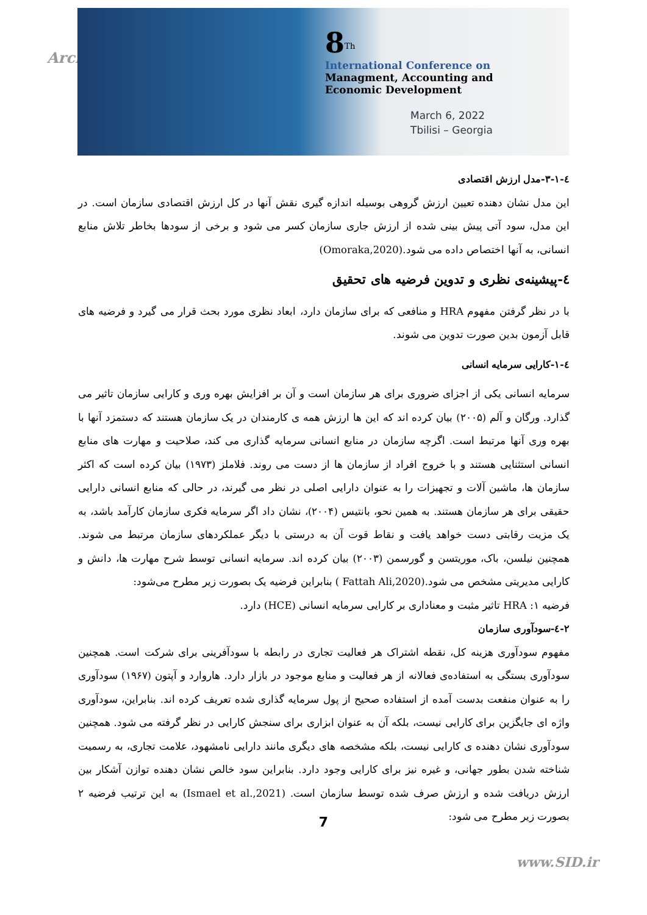Arch
8<sup>Th</sup>
International Conference on
Managment, Accounting and
Economic Development
March 6, 2022
Tbilisi – Georgia
٤-١-٣-مدل ارزش اقتصادی
این مدل نشان دهنده تعیین ارزش گروهی بوسیله اندازه گیری نقش آنها در کل ارزش اقتصادی سازمان است. در این مدل، سود آتی پیش بینی شده از ارزش جاری سازمان کسر می شود و برخی از سودها بخاطر تلاش منابع انسانی، به آنها اختصاص داده می شود.(Omoraka,2020)
٤-پیشینه‌ی نظری و تدوین فرضیه های تحقیق
با در نظر گرفتن مفهوم HRA و منافعی که برای سازمان دارد، ابعاد نظری مورد بحث قرار می گیرد و فرضیه های قابل آزمون بدین صورت تدوین می شوند.
٤-١-کارایی سرمایه انسانی
سرمایه انسانی یکی از اجزای ضروری برای هر سازمان است و آن بر افزایش بهره وری و کارایی سازمان تاثیر می گذارد. ورگان و آلم (۲۰۰۵) بیان کرده اند که این ها ارزش همه ی کارمندان در یک سازمان هستند که دستمزد آنها با بهره وری آنها مرتبط است. اگرچه سازمان در منابع انسانی سرمایه گذاری می کند، صلاحیت و مهارت های منابع انسانی استثنایی هستند و با خروج افراد از سازمان ها از دست می روند. فلاملز (۱۹۷۳) بیان کرده است که اکثر سازمان ها، ماشین آلات و تجهیزات را به عنوان دارایی اصلی در نظر می گیرند، در حالی که منابع انسانی دارایی حقیقی برای هر سازمان هستند. به همین نحو، بانتیس (۲۰۰۴)، نشان داد اگر سرمایه فکری سازمان کارآمد باشد، به یک مزیت رقابتی دست خواهد یافت و نقاط قوت آن به درستی با دیگر عملکردهای سازمان مرتبط می شوند. همچنین نیلسن، باک، موریتسن و گورسمن (۲۰۰۳) بیان کرده اند. سرمایه انسانی توسط شرح مهارت ها، دانش و کارایی مدیریتی مشخص می شود.(Fattah Ali,2020 ) بنابراین فرضیه یک بصورت زیر مطرح می‌شود:
فرضیه ۱: HRA تاثیر مثبت و معناداری بر کارایی سرمایه انسانی (HCE) دارد.
۲-٤-سودآوری سازمان
مفهوم سودآوری هزینه کل، نقطه اشتراک هر فعالیت تجاری در رابطه با سودآفرینی برای شرکت است. همچنین سودآوری بستگی به استفاده‌ی فعالانه از هر فعالیت و منابع موجود در بازار دارد. هاروارد و آپتون (۱۹۶۷) سودآوری را به عنوان منفعت بدست آمده از استفاده صحیح از پول سرمایه گذاری شده تعریف کرده اند. بنابراین، سودآوری واژه ای جایگزین برای کارایی نیست، بلکه آن به عنوان ابزاری برای سنجش کارایی در نظر گرفته می شود. همچنین سودآوری نشان دهنده ی کارایی نیست، بلکه مشخصه های دیگری مانند دارایی نامشهود، علامت تجاری، به رسمیت شناخته شدن بطور جهانی، و غیره نیز برای کارایی وجود دارد. بنابراین سود خالص نشان دهنده توازن آشکار بین ارزش دریافت شده و ارزش صرف شده توسط سازمان است. (Ismael et al.,2021) به این ترتیب فرضیه ۲ بصورت زیر مطرح می شود:
7
www.SID.ir